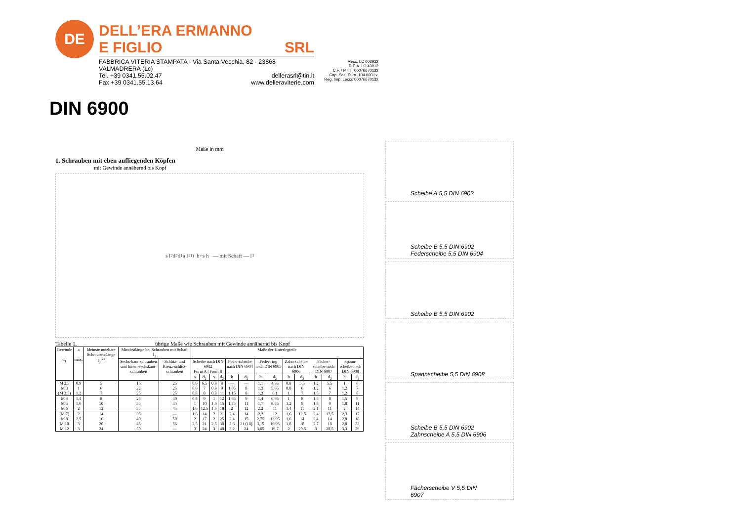DE
DELL’ERA ERMANNO
E FIGLIO SRL
FABBRICA VITERIA STAMPATA - Via Santa Vecchia, 82 - 23868 VALMADRERA (Lc)
Tel. +39 0341.55.02.47 dellerasrl@tin.it
Fax +39 0341.55.13.64 www.delleraviterie.com
Mecc. LC 003932
R.E.A. LC 43012
C.F. / P.I. IT 00076670132
Cap. Soc. Euro. 104.000 i.v.
Reg. Imp. Lecco 00076670132
DIN 6900
Maße in mm
1. Schrauben mit eben aufliegenden Köpfen
mit Gewinde annähernd bis Kopf
s l<sub>2</sub> d<sub>2</sub> d<sub>1</sub> a l<sub>1</sub> <sup>1)</sup> h+s h — mit Schaft — l<sub>3</sub>
Tabelle 1. übrige Maße wie Schrauben mit Gewinde annähernd bis Kopf
| Gewinde d<sub>1</sub> | a max. | kleinste nutzbare Schrauben-länge l<sub>2</sub> <sup>2)</sup> | Mindestlänge bei Schrauben mit Schaft l<sub>3</sub> | | Maße der Unterlegteile | | | | | | | | | | | | | |
| --- | --- | --- | --- | --- | --- | --- | --- | --- | --- | --- | --- | --- | --- | --- | --- | --- | --- | --- |
| | | | Sechs-kant-schrauben und Innen-sechskant-schrauben | Schlitz- und Kreuz-schlitz-schrauben | Scheibe nach DIN 6902 Form A / Form B | | | | Feder-scheibe nach DIN 6904 | | Feder-ring nach DIN 6905 | | Zahn-scheibe nach DIN 6906 | | Fächer-scheibe nach DIN 6907 | | Spann-scheibe nach DIN 6908 | |
| | | | | | s | d<sub>2</sub> | s | d<sub>2</sub> | h | d<sub>2</sub> | h | d<sub>2</sub> | h | d<sub>2</sub> | h | d<sub>2</sub> | h | d<sub>2</sub> |
| M 2,5 M 3 (M 3,5) | 0,9 1 1,2 | 5 6 7 | 16 22 25 | 25 25 25 | 0,6 0,6 0,8 | 6,5 7 8 | 0,8 0,8 0,8 | 8 9 11 | — 1,05 1,15 | — 8 8 | 1,1 1,3 1,3 | 4,55 5,65 6,1 | 0,8 0,8 1 | 5,5 6 7 | 1,2 1,2 1,5 | 5,5 6 7 | 1 1,2 1,2 | 6 7 8 |
| M 4 M 5 M 6 | 1,4 1,6 2 | 8 10 12 | 25 35 35 | 30 35 45 | 0,8 1 1,6 | 9 10 12,5 | 1 1,6 1,6 | 12 15 18 | 1,65 1,75 2 | 9 11 12 | 1,4 1,7 2,2 | 6,95 8,55 11 | 1 1,2 1,4 | 8 9 11 | 1,5 1,8 2,1 | 8 9 11 | 1,5 1,8 2 | 9 11 14 |
| (M 7) M 8 M 10 M 12 | 2 2,5 3 3 | 14 16 20 24 | 35 40 45 50 | — 50 55 — | 1,6 2 2,5 3 | 14 17 21 24 | 2 2 2,5 3 | 21 25 30 40 | 2,4 2,4 2,6 3,2 | 14 15 21 (18) 24 | 2,2 2,75 3,15 3,65 | 12 13,95 16,95 19,7 | 1,6 1,6 1,8 2 | 12,5 14 18 20,5 | 2,4 2,4 2,7 3 | 12,5 14 18 20,5 | 2,3 2,8 2,8 3,3 | 17 18 23 29 |
Scheibe A 5,5 DIN 6902
Scheibe B 5,5 DIN 6902
Federscheibe 5,5 DIN 6904
Scheibe B 5,5 DIN 6902
Spannscheibe 5,5 DIN 6908
Scheibe B 5,5 DIN 6902
Zahnscheibe A 5,5 DIN 6906
Fächerscheibe V 5,5 DIN 6907